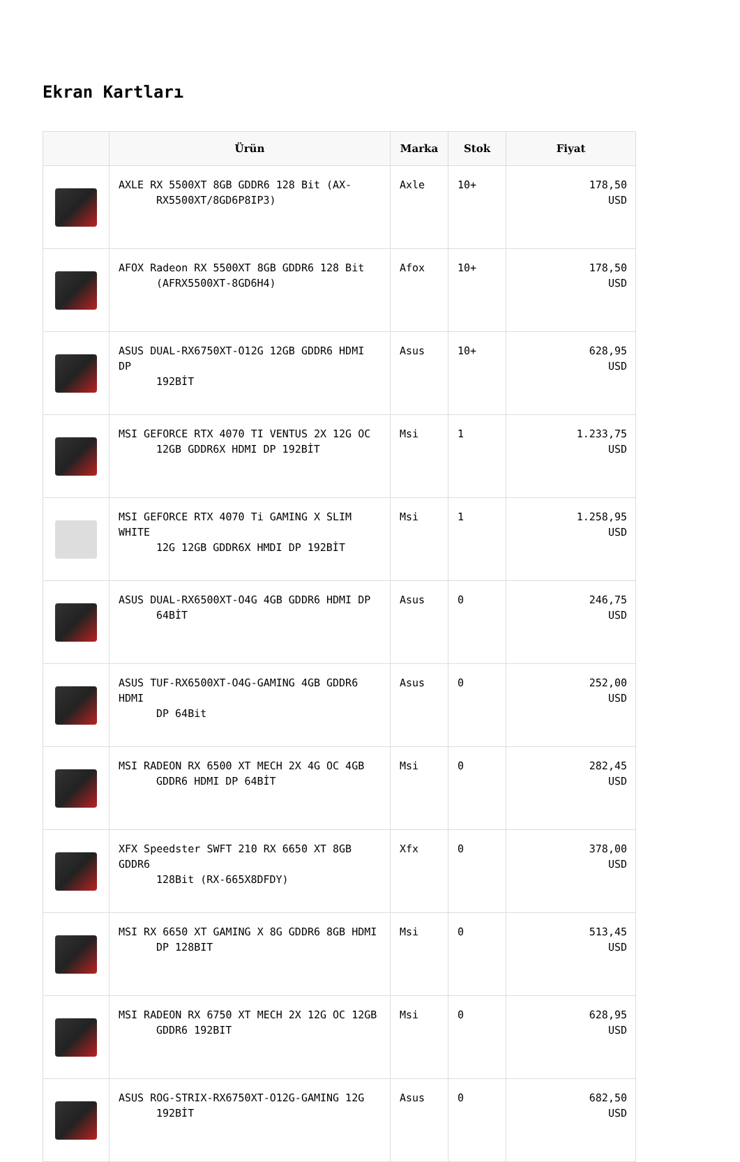Ekran Kartları
| | Ürün | Marka | Stok | Fiyat |
| --- | --- | --- | --- | --- |
| | AXLE RX 5500XT 8GB GDDR6 128 Bit (AX- RX5500XT/8GD6P8IP3) | Axle | 10+ | 178,50 USD |
| | AFOX Radeon RX 5500XT 8GB GDDR6 128 Bit (AFRX5500XT-8GD6H4) | Afox | 10+ | 178,50 USD |
| | ASUS DUAL-RX6750XT-O12G 12GB GDDR6 HDMI DP 192BİT | Asus | 10+ | 628,95 USD |
| | MSI GEFORCE RTX 4070 TI VENTUS 2X 12G OC 12GB GDDR6X HDMI DP 192BİT | Msi | 1 | 1.233,75 USD |
| | MSI GEFORCE RTX 4070 Ti GAMING X SLIM WHITE 12G 12GB GDDR6X HMDI DP 192BİT | Msi | 1 | 1.258,95 USD |
| | ASUS DUAL-RX6500XT-O4G 4GB GDDR6 HDMI DP 64BİT | Asus | 0 | 246,75 USD |
| | ASUS TUF-RX6500XT-O4G-GAMING 4GB GDDR6 HDMI DP 64Bit | Asus | 0 | 252,00 USD |
| | MSI RADEON RX 6500 XT MECH 2X 4G OC 4GB GDDR6 HDMI DP 64BİT | Msi | 0 | 282,45 USD |
| | XFX Speedster SWFT 210 RX 6650 XT 8GB GDDR6 128Bit (RX-665X8DFDY) | Xfx | 0 | 378,00 USD |
| | MSI RX 6650 XT GAMING X 8G GDDR6 8GB HDMI DP 128BIT | Msi | 0 | 513,45 USD |
| | MSI RADEON RX 6750 XT MECH 2X 12G OC 12GB GDDR6 192BIT | Msi | 0 | 628,95 USD |
| | ASUS ROG-STRIX-RX6750XT-O12G-GAMING 12G 192BİT | Asus | 0 | 682,50 USD |